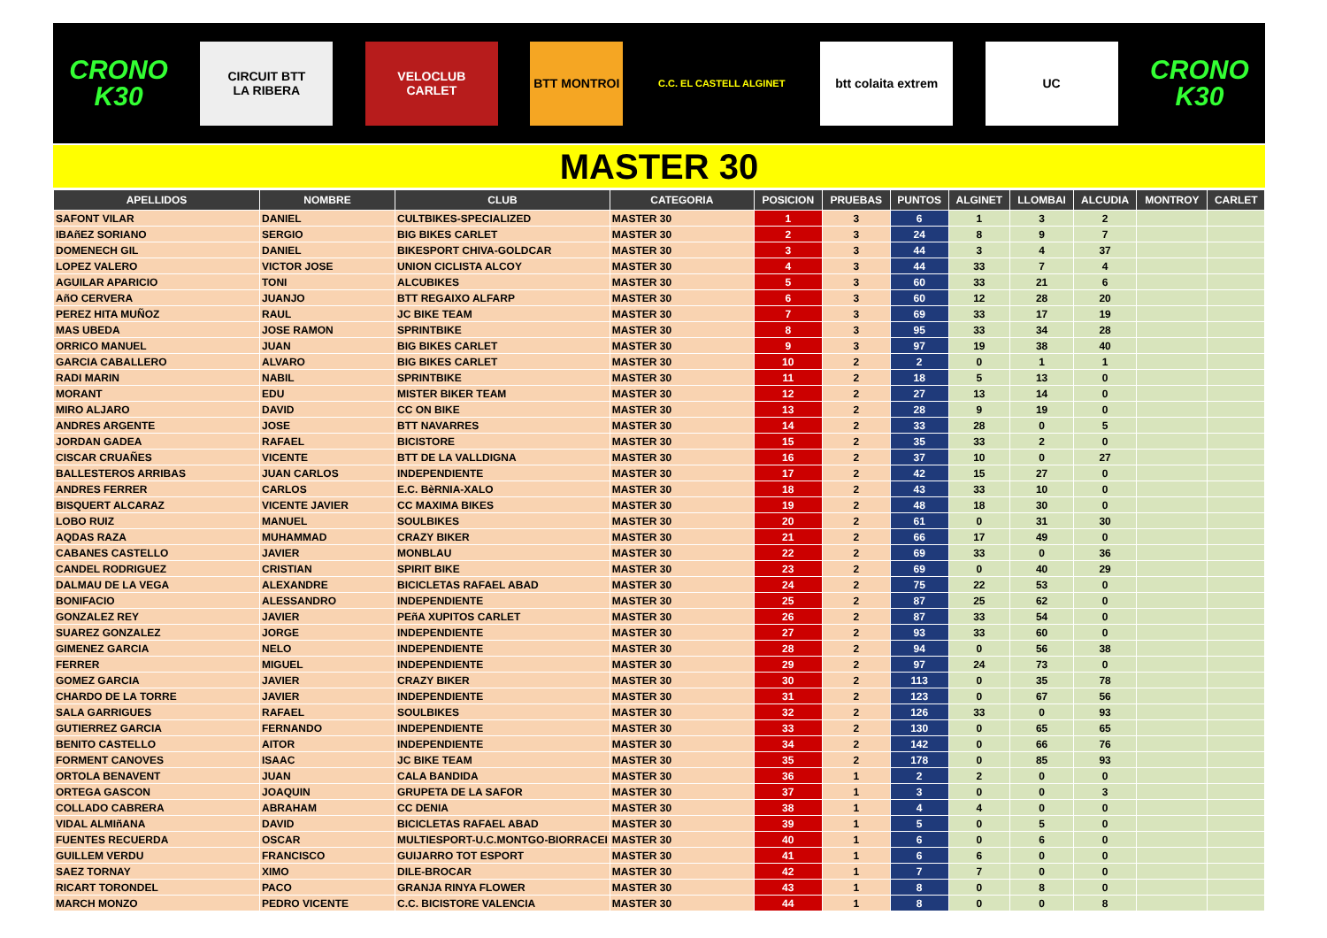CRONO
K30
CIRCUIT BTT
LA RIBERA
VELOCLUB
CARLET
BTT MONTROI
C.C. EL CASTELL ALGINET
btt colaita extrem
UC
CRONO
K30
MASTER 30
| APELLIDOS | NOMBRE | CLUB | CATEGORIA | POSICION | PRUEBAS | PUNTOS | ALGINET | LLOMBAI | ALCUDIA | MONTROY | CARLET |
| --- | --- | --- | --- | --- | --- | --- | --- | --- | --- | --- | --- |
| SAFONT VILAR | DANIEL | CULTBIKES-SPECIALIZED | MASTER 30 | 1 | 3 | 6 | 1 | 3 | 2 | | |
| IBAñEZ SORIANO | SERGIO | BIG BIKES CARLET | MASTER 30 | 2 | 3 | 24 | 8 | 9 | 7 | | |
| DOMENECH GIL | DANIEL | BIKESPORT CHIVA-GOLDCAR | MASTER 30 | 3 | 3 | 44 | 3 | 4 | 37 | | |
| LOPEZ VALERO | VICTOR JOSE | UNION CICLISTA ALCOY | MASTER 30 | 4 | 3 | 44 | 33 | 7 | 4 | | |
| AGUILAR APARICIO | TONI | ALCUBIKES | MASTER 30 | 5 | 3 | 60 | 33 | 21 | 6 | | |
| AñO CERVERA | JUANJO | BTT REGAIXO ALFARP | MASTER 30 | 6 | 3 | 60 | 12 | 28 | 20 | | |
| PEREZ HITA MUÑOZ | RAUL | JC BIKE TEAM | MASTER 30 | 7 | 3 | 69 | 33 | 17 | 19 | | |
| MAS UBEDA | JOSE RAMON | SPRINTBIKE | MASTER 30 | 8 | 3 | 95 | 33 | 34 | 28 | | |
| ORRICO MANUEL | JUAN | BIG BIKES CARLET | MASTER 30 | 9 | 3 | 97 | 19 | 38 | 40 | | |
| GARCIA CABALLERO | ALVARO | BIG BIKES CARLET | MASTER 30 | 10 | 2 | 2 | 0 | 1 | 1 | | |
| RADI MARIN | NABIL | SPRINTBIKE | MASTER 30 | 11 | 2 | 18 | 5 | 13 | 0 | | |
| MORANT | EDU | MISTER BIKER TEAM | MASTER 30 | 12 | 2 | 27 | 13 | 14 | 0 | | |
| MIRO ALJARO | DAVID | CC ON BIKE | MASTER 30 | 13 | 2 | 28 | 9 | 19 | 0 | | |
| ANDRES ARGENTE | JOSE | BTT NAVARRES | MASTER 30 | 14 | 2 | 33 | 28 | 0 | 5 | | |
| JORDAN GADEA | RAFAEL | BICISTORE | MASTER 30 | 15 | 2 | 35 | 33 | 2 | 0 | | |
| CISCAR CRUAÑES | VICENTE | BTT DE LA VALLDIGNA | MASTER 30 | 16 | 2 | 37 | 10 | 0 | 27 | | |
| BALLESTEROS ARRIBAS | JUAN CARLOS | INDEPENDIENTE | MASTER 30 | 17 | 2 | 42 | 15 | 27 | 0 | | |
| ANDRES FERRER | CARLOS | E.C. BèRNIA-XALO | MASTER 30 | 18 | 2 | 43 | 33 | 10 | 0 | | |
| BISQUERT ALCARAZ | VICENTE JAVIER | CC MAXIMA BIKES | MASTER 30 | 19 | 2 | 48 | 18 | 30 | 0 | | |
| LOBO RUIZ | MANUEL | SOULBIKES | MASTER 30 | 20 | 2 | 61 | 0 | 31 | 30 | | |
| AQDAS RAZA | MUHAMMAD | CRAZY BIKER | MASTER 30 | 21 | 2 | 66 | 17 | 49 | 0 | | |
| CABANES CASTELLO | JAVIER | MONBLAU | MASTER 30 | 22 | 2 | 69 | 33 | 0 | 36 | | |
| CANDEL RODRIGUEZ | CRISTIAN | SPIRIT BIKE | MASTER 30 | 23 | 2 | 69 | 0 | 40 | 29 | | |
| DALMAU DE LA VEGA | ALEXANDRE | BICICLETAS RAFAEL ABAD | MASTER 30 | 24 | 2 | 75 | 22 | 53 | 0 | | |
| BONIFACIO | ALESSANDRO | INDEPENDIENTE | MASTER 30 | 25 | 2 | 87 | 25 | 62 | 0 | | |
| GONZALEZ REY | JAVIER | PEñA XUPITOS CARLET | MASTER 30 | 26 | 2 | 87 | 33 | 54 | 0 | | |
| SUAREZ GONZALEZ | JORGE | INDEPENDIENTE | MASTER 30 | 27 | 2 | 93 | 33 | 60 | 0 | | |
| GIMENEZ GARCIA | NELO | INDEPENDIENTE | MASTER 30 | 28 | 2 | 94 | 0 | 56 | 38 | | |
| FERRER | MIGUEL | INDEPENDIENTE | MASTER 30 | 29 | 2 | 97 | 24 | 73 | 0 | | |
| GOMEZ GARCIA | JAVIER | CRAZY BIKER | MASTER 30 | 30 | 2 | 113 | 0 | 35 | 78 | | |
| CHARDO DE LA TORRE | JAVIER | INDEPENDIENTE | MASTER 30 | 31 | 2 | 123 | 0 | 67 | 56 | | |
| SALA GARRIGUES | RAFAEL | SOULBIKES | MASTER 30 | 32 | 2 | 126 | 33 | 0 | 93 | | |
| GUTIERREZ GARCIA | FERNANDO | INDEPENDIENTE | MASTER 30 | 33 | 2 | 130 | 0 | 65 | 65 | | |
| BENITO CASTELLO | AITOR | INDEPENDIENTE | MASTER 30 | 34 | 2 | 142 | 0 | 66 | 76 | | |
| FORMENT CANOVES | ISAAC | JC BIKE TEAM | MASTER 30 | 35 | 2 | 178 | 0 | 85 | 93 | | |
| ORTOLA BENAVENT | JUAN | CALA BANDIDA | MASTER 30 | 36 | 1 | 2 | 2 | 0 | 0 | | |
| ORTEGA GASCON | JOAQUIN | GRUPETA DE LA SAFOR | MASTER 30 | 37 | 1 | 3 | 0 | 0 | 3 | | |
| COLLADO CABRERA | ABRAHAM | CC DENIA | MASTER 30 | 38 | 1 | 4 | 4 | 0 | 0 | | |
| VIDAL ALMIñANA | DAVID | BICICLETAS RAFAEL ABAD | MASTER 30 | 39 | 1 | 5 | 0 | 5 | 0 | | |
| FUENTES RECUERDA | OSCAR | MULTIESPORT-U.C.MONTGO-BIORRACEI | MASTER 30 | 40 | 1 | 6 | 0 | 6 | 0 | | |
| GUILLEM VERDU | FRANCISCO | GUIJARRO TOT ESPORT | MASTER 30 | 41 | 1 | 6 | 6 | 0 | 0 | | |
| SAEZ TORNAY | XIMO | DILE-BROCAR | MASTER 30 | 42 | 1 | 7 | 7 | 0 | 0 | | |
| RICART TORONDEL | PACO | GRANJA RINYA FLOWER | MASTER 30 | 43 | 1 | 8 | 0 | 8 | 0 | | |
| MARCH MONZO | PEDRO VICENTE | C.C. BICISTORE VALENCIA | MASTER 30 | 44 | 1 | 8 | 0 | 0 | 8 | | |